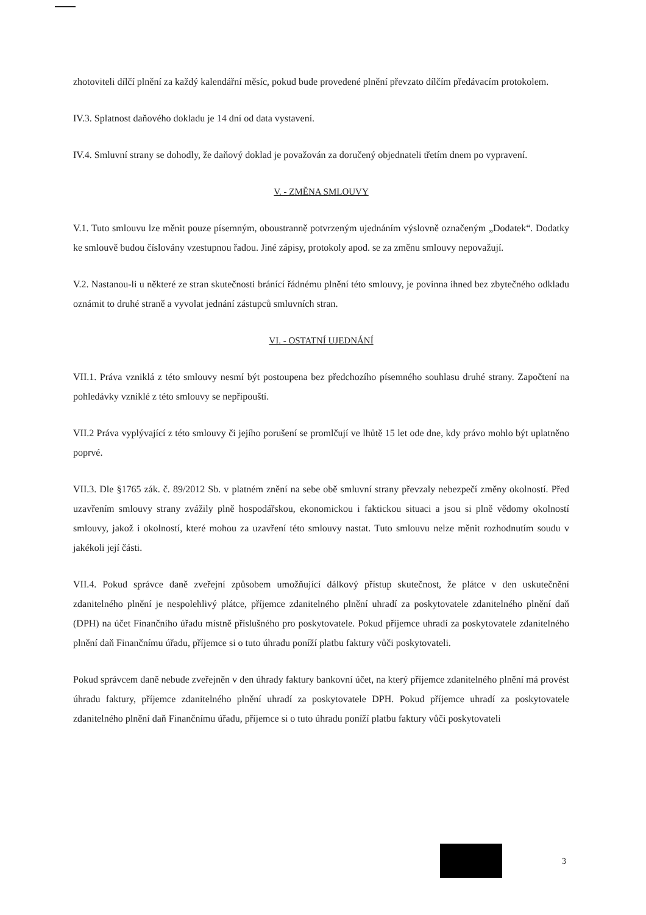zhotoviteli dílčí plnění za každý kalendářní měsíc, pokud bude provedené plnění převzato dílčím předávacím protokolem.
IV.3. Splatnost daňového dokladu je 14 dní od data vystavení.
IV.4. Smluvní strany se dohodly, že daňový doklad je považován za doručený objednateli třetím dnem po vypravení.
V. - ZMĚNA SMLOUVY
V.1. Tuto smlouvu lze měnit pouze písemným, oboustranně potvrzeným ujednáním výslovně označeným „Dodatek“. Dodatky ke smlouvě budou číslovány vzestupnou řadou. Jiné zápisy, protokoly apod. se za změnu smlouvy nepovažují.
V.2. Nastanou-li u některé ze stran skutečnosti bránící řádnému plnění této smlouvy, je povinna ihned bez zbytečného odkladu oznámit to druhé straně a vyvolat jednání zástupců smluvních stran.
VI. - OSTATNÍ UJEDNÁNÍ
VII.1. Práva vzniklá z této smlouvy nesmí být postoupena bez předchozího písemného souhlasu druhé strany. Započtení na pohledávky vzniklé z této smlouvy se nepřipouští.
VII.2 Práva vyplývající z této smlouvy či jejího porušení se promlčují ve lhůtě 15 let ode dne, kdy právo mohlo být uplatněno poprvé.
VII.3. Dle §1765 zák. č. 89/2012 Sb. v platném znění na sebe obě smluvní strany převzaly nebezpečí změny okolností. Před uzavřením smlouvy strany zvážily plně hospodářskou, ekonomickou i faktickou situaci a jsou si plně vědomy okolností smlouvy, jakož i okolností, které mohou za uzavření této smlouvy nastat. Tuto smlouvu nelze měnit rozhodnutím soudu v jakékoli její části.
VII.4. Pokud správce daně zveřejní způsobem umožňující dálkový přístup skutečnost, že plátce v den uskutečnění zdanitelného plnění je nespolehlivý plátce, příjemce zdanitelného plnění uhradí za poskytovatele zdanitelného plnění daň (DPH) na účet Finančního úřadu místně příslušného pro poskytovatele. Pokud příjemce uhradí za poskytovatele zdanitelného plnění daň Finančnímu úřadu, příjemce si o tuto úhradu poníží platbu faktury vůči poskytovateli.
Pokud správcem daně nebude zveřejněn v den úhrady faktury bankovní účet, na který příjemce zdanitelného plnění má provést úhradu faktury, příjemce zdanitelného plnění uhradí za poskytovatele DPH. Pokud příjemce uhradí za poskytovatele zdanitelného plnění daň Finančnímu úřadu, příjemce si o tuto úhradu poníží platbu faktury vůči poskytovateli
3